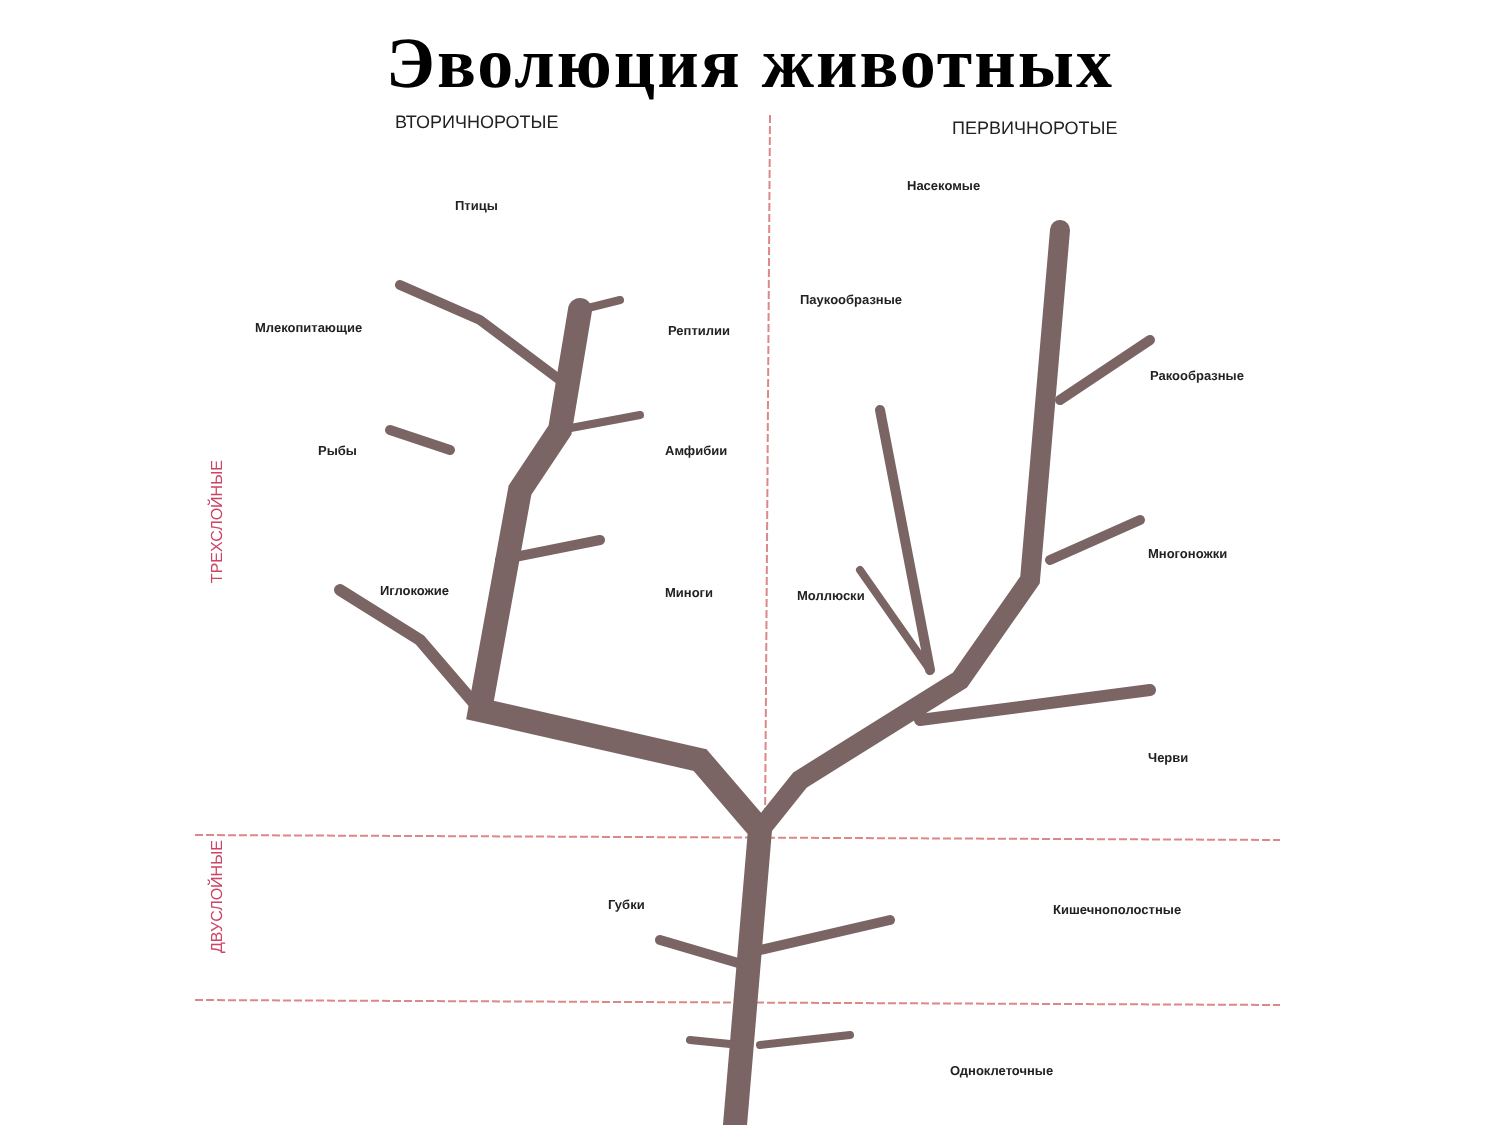Эволюция животных
ВТОРИЧНОРОТЫЕ ПЕРВИЧНОРОТЫЕ
ТРЕХСЛОЙНЫЕ
ДВУСЛОЙНЫЕ
Птицы
Млекопитающие Рептилии
Рыбы Амфибии
Иглокожие Миноги
Насекомые
Паукообразные
Ракообразные
Многоножки
Моллюски
Черви
Губки Кишечнополостные
Одноклеточные